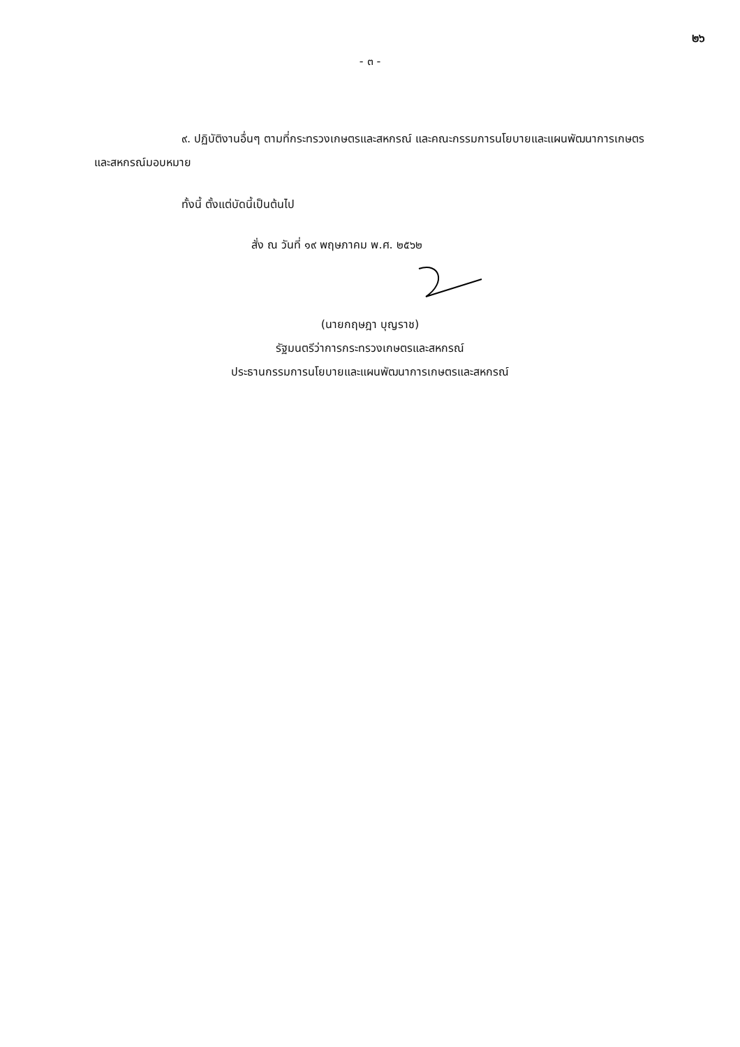๒๖
- ๓ -
๙. ปฏิบัติงานอื่นๆ ตามที่กระทรวงเกษตรและสหกรณ์ และคณะกรรมการนโยบายและแผนพัฒนาการเกษตรและสหกรณ์มอบหมาย
ทั้งนี้ ตั้งแต่บัดนี้เป็นต้นไป
สั่ง ณ วันที่ ๑๙ พฤษภาคม พ.ศ. ๒๕๖๒
(นายกฤษฎา บุญราช)
รัฐมนตรีว่าการกระทรวงเกษตรและสหกรณ์
ประธานกรรมการนโยบายและแผนพัฒนาการเกษตรและสหกรณ์